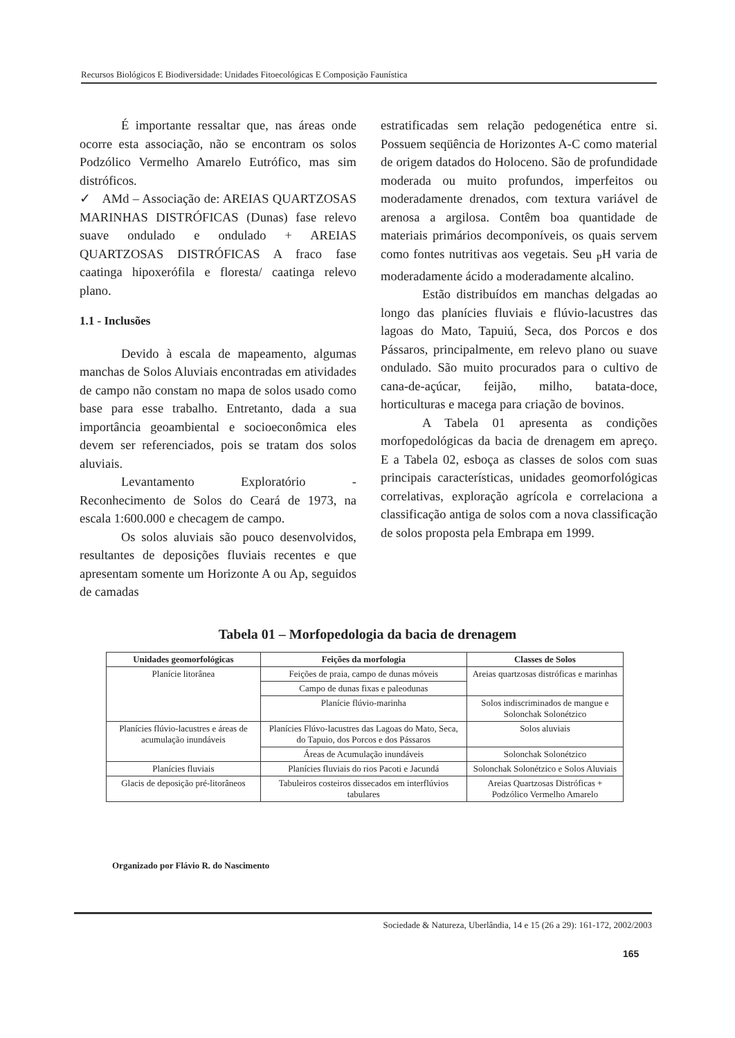Recursos Biológicos E Biodiversidade: Unidades Fitoecológicas E Composição Faunística
É importante ressaltar que, nas áreas onde ocorre esta associação, não se encontram os solos Podzólico Vermelho Amarelo Eutrófico, mas sim distróficos.
✓ AMd – Associação de: AREIAS QUARTZOSAS MARINHAS DISTRÓFICAS (Dunas) fase relevo suave ondulado e ondulado + AREIAS QUARTZOSAS DISTRÓFICAS A fraco fase caatinga hipoxerófila e floresta/ caatinga relevo plano.
1.1 - Inclusões
Devido à escala de mapeamento, algumas manchas de Solos Aluviais encontradas em atividades de campo não constam no mapa de solos usado como base para esse trabalho. Entretanto, dada a sua importância geoambiental e socioeconômica eles devem ser referenciados, pois se tratam dos solos aluviais.
Levantamento Exploratório - Reconhecimento de Solos do Ceará de 1973, na escala 1:600.000 e checagem de campo.
Os solos aluviais são pouco desenvolvidos, resultantes de deposições fluviais recentes e que apresentam somente um Horizonte A ou Ap, seguidos de camadas
estratificadas sem relação pedogenética entre si. Possuem seqüência de Horizontes A-C como material de origem datados do Holoceno. São de profundidade moderada ou muito profundos, imperfeitos ou moderadamente drenados, com textura variável de arenosa a argilosa. Contêm boa quantidade de materiais primários decomponíveis, os quais servem como fontes nutritivas aos vegetais. Seu <sub>P</sub>H varia de moderadamente ácido a moderadamente alcalino.
Estão distribuídos em manchas delgadas ao longo das planícies fluviais e flúvio-lacustres das lagoas do Mato, Tapuiú, Seca, dos Porcos e dos Pássaros, principalmente, em relevo plano ou suave ondulado. São muito procurados para o cultivo de cana-de-açúcar, feijão, milho, batata-doce, horticulturas e macega para criação de bovinos.
A Tabela 01 apresenta as condições morfopedológicas da bacia de drenagem em apreço. E a Tabela 02, esboça as classes de solos com suas principais características, unidades geomorfológicas correlativas, exploração agrícola e correlaciona a classificação antiga de solos com a nova classificação de solos proposta pela Embrapa em 1999.
Tabela 01 – Morfopedologia da bacia de drenagem
| Unidades geomorfológicas | Feições da morfologia | Classes de Solos |
| --- | --- | --- |
| Planície litorânea | Feições de praia, campo de dunas móveis | Areias quartzosas distróficas e marinhas |
| | Campo de dunas fixas e paleodunas | |
| | Planície flúvio-marinha | Solos indiscriminados de mangue e Solonchak Solonétzico |
| Planícies flúvio-lacustres e áreas de acumulação inundáveis | Planícies Flúvo-lacustres das Lagoas do Mato, Seca, do Tapuio, dos Porcos e dos Pássaros | Solos aluviais |
| | Áreas de Acumulação inundáveis | Solonchak Solonétzico |
| Planícies fluviais | Planícies fluviais do rios Pacoti e Jacundá | Solonchak Solonétzico e Solos Aluviais |
| Glacis de deposição pré-litorâneos | Tabuleiros costeiros dissecados em interflúvios tabulares | Areias Quartzosas Distróficas + Podzólico Vermelho Amarelo |
Organizado por Flávio R. do Nascimento
Sociedade & Natureza, Uberlândia, 14 e 15 (26 a 29): 161-172, 2002/2003
165